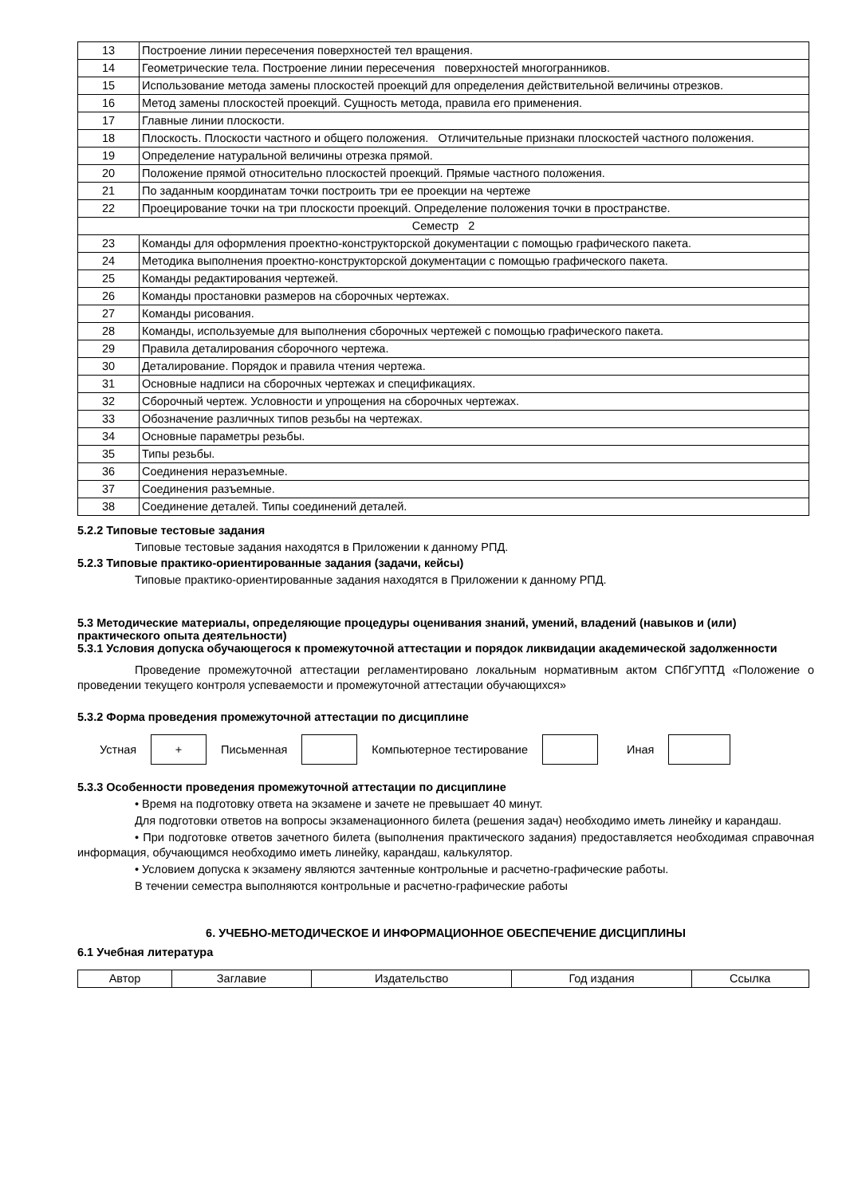| 13 | Построение линии пересечения поверхностей тел вращения. |
| 14 | Геометрические тела. Построение линии пересечения поверхностей многогранников. |
| 15 | Использование метода замены плоскостей проекций для определения действительной величины отрезков. |
| 16 | Метод замены плоскостей проекций. Сущность метода, правила его применения. |
| 17 | Главные линии плоскости. |
| 18 | Плоскость. Плоскости частного и общего положения. Отличительные признаки плоскостей частного положения. |
| 19 | Определение натуральной величины отрезка прямой. |
| 20 | Положение прямой относительно плоскостей проекций. Прямые частного положения. |
| 21 | По заданным координатам точки построить три ее проекции на чертеже |
| 22 | Проецирование точки на три плоскости проекций. Определение положения точки в пространстве. |
| Семестр 2 | |
| 23 | Команды для оформления проектно-конструкторской документации с помощью графического пакета. |
| 24 | Методика выполнения проектно-конструкторской документации с помощью графического пакета. |
| 25 | Команды редактирования чертежей. |
| 26 | Команды простановки размеров на сборочных чертежах. |
| 27 | Команды рисования. |
| 28 | Команды, используемые для выполнения сборочных чертежей с помощью графического пакета. |
| 29 | Правила деталирования сборочного чертежа. |
| 30 | Деталирование. Порядок и правила чтения чертежа. |
| 31 | Основные надписи на сборочных чертежах и спецификациях. |
| 32 | Сборочный чертеж. Условности и упрощения на сборочных чертежах. |
| 33 | Обозначение различных типов резьбы на чертежах. |
| 34 | Основные параметры резьбы. |
| 35 | Типы резьбы. |
| 36 | Соединения неразъемные. |
| 37 | Соединения разъемные. |
| 38 | Соединение деталей. Типы соединений деталей. |
5.2.2 Типовые тестовые задания
Типовые тестовые задания находятся в Приложении к данному РПД.
5.2.3 Типовые практико-ориентированные задания (задачи, кейсы)
Типовые практико-ориентированные задания находятся в Приложении к данному РПД.
5.3 Методические материалы, определяющие процедуры оценивания знаний, умений, владений (навыков и (или) практического опыта деятельности)
5.3.1 Условия допуска обучающегося к промежуточной аттестации и порядок ликвидации академической задолженности
Проведение промежуточной аттестации регламентировано локальным нормативным актом СПбГУПТД «Положение о проведении текущего контроля успеваемости и промежуточной аттестации обучающихся»
5.3.2 Форма проведения промежуточной аттестации по дисциплине
Устная
+
Письменная Компьютерное тестирование Иная
5.3.3 Особенности проведения промежуточной аттестации по дисциплине
• Время на подготовку ответа на экзамене и зачете не превышает 40 минут.
Для подготовки ответов на вопросы экзаменационного билета (решения задач) необходимо иметь линейку и карандаш.
• При подготовке ответов зачетного билета (выполнения практического задания) предоставляется необходимая справочная информация, обучающимся необходимо иметь линейку, карандаш, калькулятор.
• Условием допуска к экзамену являются зачтенные контрольные и расчетно-графические работы.
В течении семестра выполняются контрольные и расчетно-графические работы
6. УЧЕБНО-МЕТОДИЧЕСКОЕ И ИНФОРМАЦИОННОЕ ОБЕСПЕЧЕНИЕ ДИСЦИПЛИНЫ
6.1 Учебная литература
| Автор | Заглавие | Издательство | Год издания | Ссылка |
| --- | --- | --- | --- | --- |